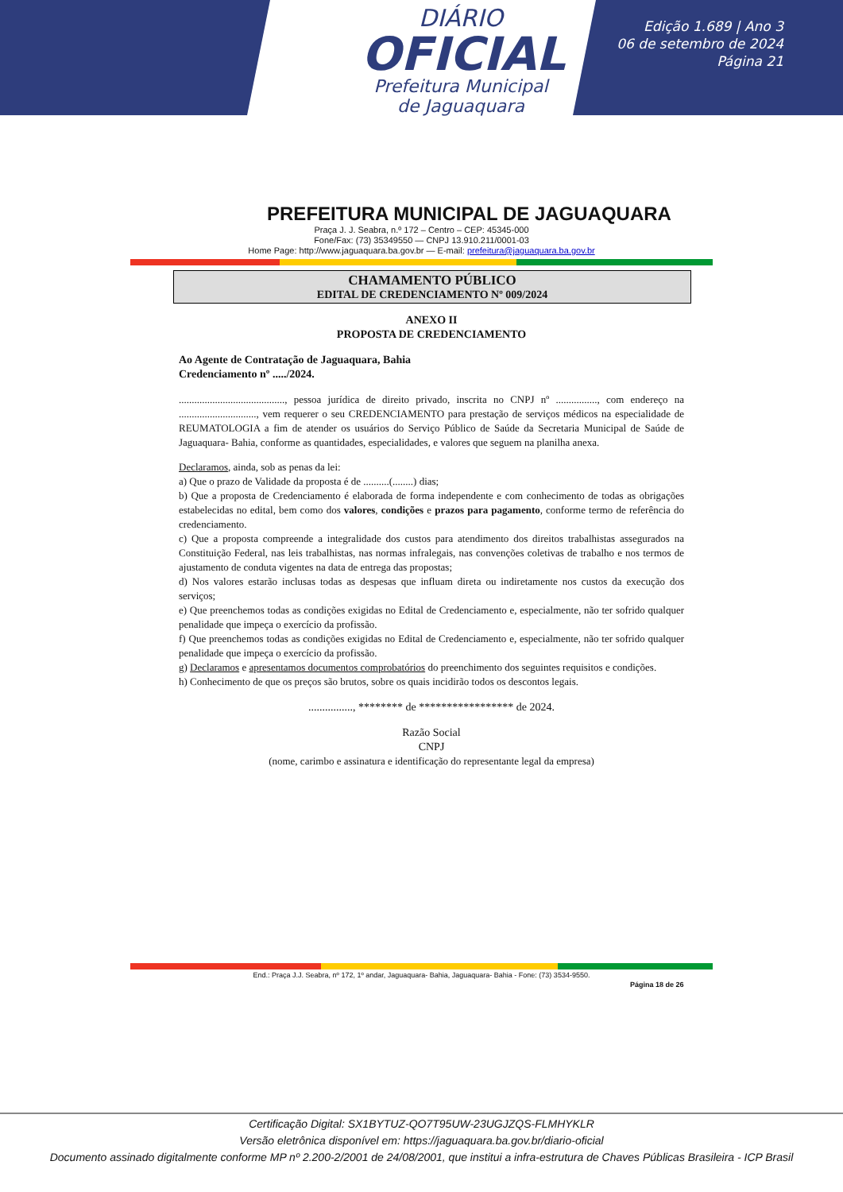DIÁRIO
OFICIAL
Prefeitura Municipal
de Jaguaquara
Edição 1.689 | Ano 3
06 de setembro de 2024
Página 21
PREFEITURA MUNICIPAL DE JAGUAQUARA
Praça J. J. Seabra, n.º 172 – Centro – CEP: 45345-000
Fone/Fax: (73) 35349550 — CNPJ 13.910.211/0001-03
Home Page: http://www.jaguaquara.ba.gov.br — E-mail: prefeitura@jaguaquara.ba.gov.br
CHAMAMENTO PÚBLICO
EDITAL DE CREDENCIAMENTO Nº 009/2024
ANEXO II
PROPOSTA DE CREDENCIAMENTO
Ao Agente de Contratação de Jaguaquara, Bahia
Credenciamento nº ...../2024.
........................................., pessoa jurídica de direito privado, inscrita no CNPJ nº ................, com endereço na .............................., vem requerer o seu CREDENCIAMENTO para prestação de serviços médicos na especialidade de REUMATOLOGIA a fim de atender os usuários do Serviço Público de Saúde da Secretaria Municipal de Saúde de Jaguaquara- Bahia, conforme as quantidades, especialidades, e valores que seguem na planilha anexa.
Declaramos, ainda, sob as penas da lei:
a) Que o prazo de Validade da proposta é de ..........(........) dias;
b) Que a proposta de Credenciamento é elaborada de forma independente e com conhecimento de todas as obrigações estabelecidas no edital, bem como dos valores, condições e prazos para pagamento, conforme termo de referência do credenciamento.
c) Que a proposta compreende a integralidade dos custos para atendimento dos direitos trabalhistas assegurados na Constituição Federal, nas leis trabalhistas, nas normas infralegais, nas convenções coletivas de trabalho e nos termos de ajustamento de conduta vigentes na data de entrega das propostas;
d) Nos valores estarão inclusas todas as despesas que influam direta ou indiretamente nos custos da execução dos serviços;
e) Que preenchemos todas as condições exigidas no Edital de Credenciamento e, especialmente, não ter sofrido qualquer penalidade que impeça o exercício da profissão.
f) Que preenchemos todas as condições exigidas no Edital de Credenciamento e, especialmente, não ter sofrido qualquer penalidade que impeça o exercício da profissão.
g) Declaramos e apresentamos documentos comprobatórios do preenchimento dos seguintes requisitos e condições.
h) Conhecimento de que os preços são brutos, sobre os quais incidirão todos os descontos legais.
................, ******** de ***************** de 2024.
Razão Social
CNPJ
(nome, carimbo e assinatura e identificação do representante legal da empresa)
End.: Praça J.J. Seabra, nº 172, 1º andar, Jaguaquara- Bahia, Jaguaquara- Bahia - Fone: (73) 3534-9550.
Página 18 de 26
Certificação Digital: SX1BYTUZ-QO7T95UW-23UGJZQS-FLMHYKLR
Versão eletrônica disponível em: https://jaguaquara.ba.gov.br/diario-oficial
Documento assinado digitalmente conforme MP nº 2.200-2/2001 de 24/08/2001, que institui a infra-estrutura de Chaves Públicas Brasileira - ICP Brasil